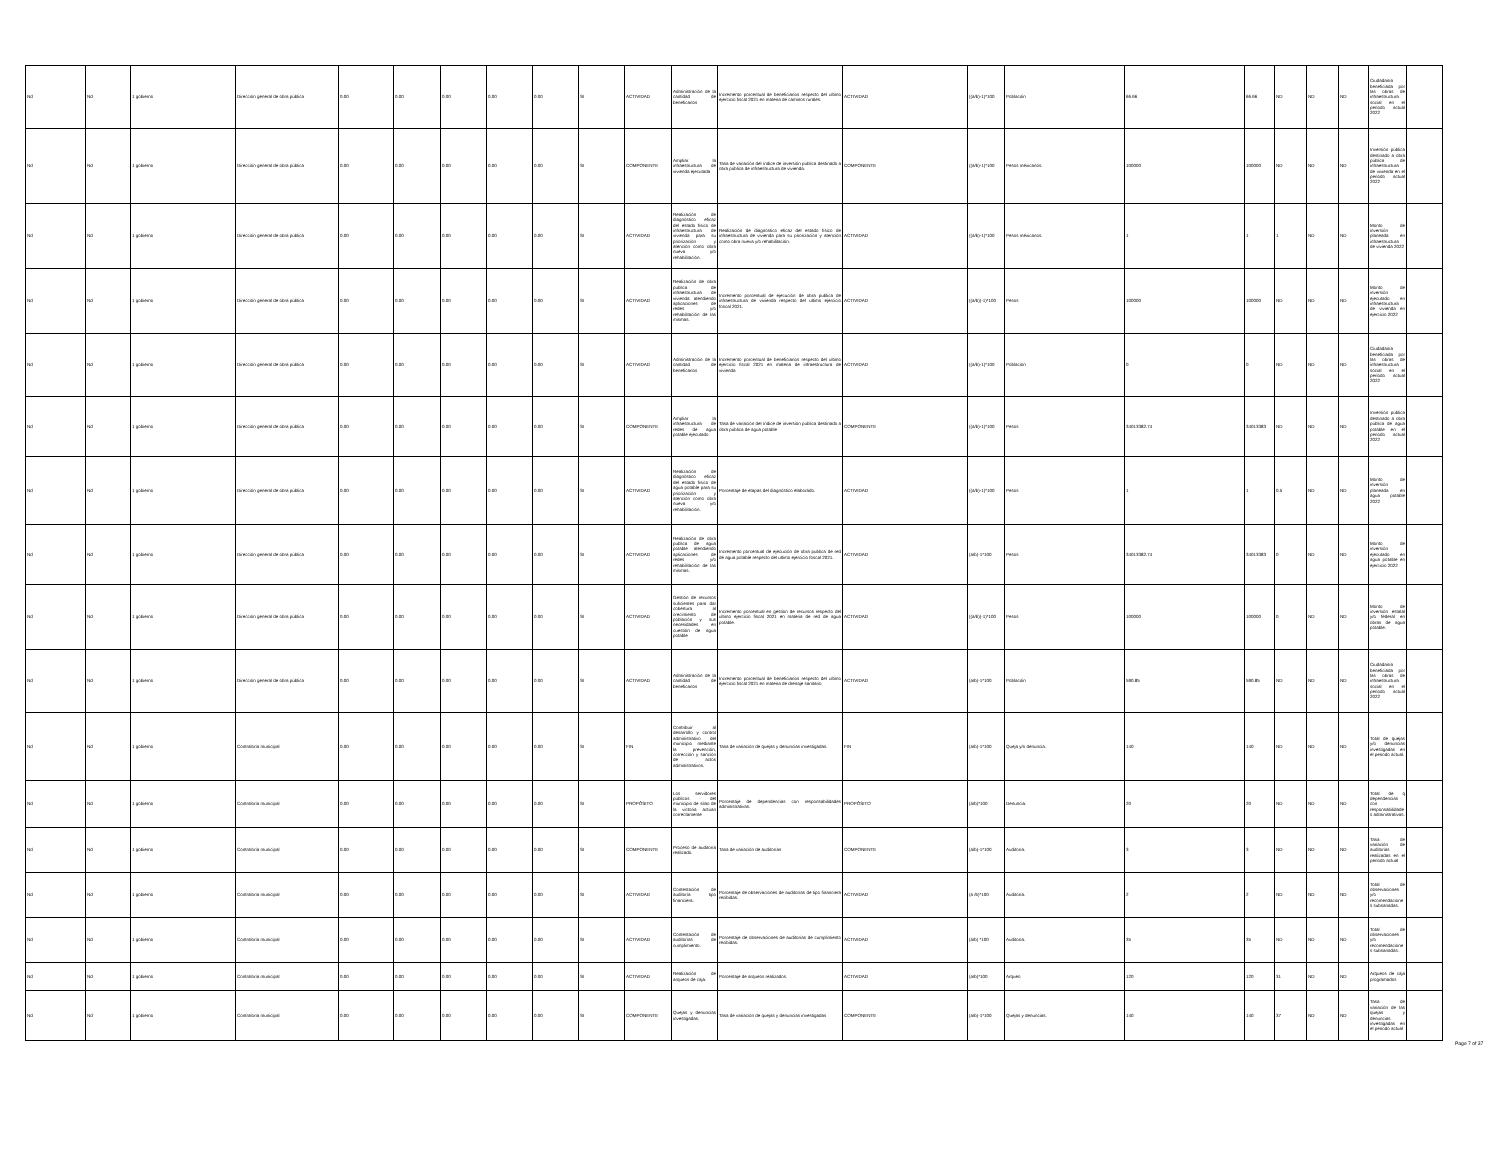| Nd | Nd | 1 gobierno | Dirección general de obra pública | 0.00 | 0.00 | 0.00 | 0.00 | 0.00 | SI | ACTIVIDAD | Administración de la cantidad de beneficarios | Incremento porcentual de beneficiarios respecto del ultimo ejercicio fiscal 2021 en materia de caminos rurales. | ACTIVIDAD | ((a/b)-1)*100 | Población | 66.66 | 66.66 | ND | ND | ND | Ciudadanía beneficiada por las obras de infraestructura social en el periodo actual 2022 | |
| Nd | Nd | 1 gobierno | Dirección general de obra pública | 0.00 | 0.00 | 0.00 | 0.00 | 0.00 | SI | COMPONENTE | Ampliar la infraestructura de vivienda ejecutada | Tasa de variación del índice de inversión pública destinado a obra pública de infraestructura de vivienda. | COMPONENTE | ((a/b)-1)*100 | Pesos méxicanos. | 100000 | 100000 | ND | ND | ND | Inversión pública destinado a obra pública de infraestructura de vivienda en el periodo actual 2022 | |
| Nd | Nd | 1 gobierno | Dirección general de obra pública | 0.00 | 0.00 | 0.00 | 0.00 | 0.00 | SI | ACTIVIDAD | Realización de diagnóstico eficaz del estado físico de infraestructura de vivienda para su priorización y atención como obra nueva y/o rehabilitación. | Realización de diagnóstico eficaz del estado físico de infraestructura de vivienda para su priorización y atención como obra nueva y/o rehabilitación. | ACTIVIDAD | ((a/b)-1)*100 | Pesos méxicanos. | 1 | 1 | 1 | ND | ND | Monto de inversión planeada en infraestructura de vivienda 2022 | |
| Nd | Nd | 1 gobierno | Dirección general de obra pública | 0.00 | 0.00 | 0.00 | 0.00 | 0.00 | SI | ACTIVIDAD | Realización de obra publica de infraestructura de vivienda atendiendo aplicaciones de redes y/o rehabilitación de las mismas. | Incremento porcentual de ejecución de obra publica de infraestructura de vivienda respecto del ultimo ejercicio foscal 2021. | ACTIVIDAD | ((a/b))-1)*100 | Pesos | 100000 | 100000 | ND | ND | ND | Monto de inversión ejecutado en infraestructura de vivienda en ejercicio 2022 | |
| Nd | Nd | 1 gobierno | Dirección general de obra pública | 0.00 | 0.00 | 0.00 | 0.00 | 0.00 | SI | ACTIVIDAD | Administración de la cantidad de beneficarios | Incremento porcentual de beneficiarios respecto del ultimo ejercicio fiscal 2021 en materia de infraestructura de vivienda | ACTIVIDAD | ((a/b)-1)*100 | Población | 0 | 0 | ND | ND | ND | Ciudadanía beneficiada por las obras de infraestructura social en el periodo actual 2022 | |
| Nd | Nd | 1 gobierno | Dirección general de obra pública | 0.00 | 0.00 | 0.00 | 0.00 | 0.00 | SI | COMPONENTE | Ampliar la infraestructura de redes de agua potable ejecutado | Tasa de variación del índice de inversión pública destinado a obra pública de agua potable | COMPONENTE | ((a/b)-1)*100 | Pesos | 34013382.74 | 34013383 | ND | ND | ND | Inversión pública destinado a obra pública de agua potable en el periodo actual 2022 | |
| Nd | Nd | 1 gobierno | Dirección general de obra pública | 0.00 | 0.00 | 0.00 | 0.00 | 0.00 | SI | ACTIVIDAD | Realización de diagnóstico eficaz del estado físico de agua potable para su priorización y atención como obra nueva y/o rehabilitación. | Porcentaje de etapas del diagnóstico elaborado. | ACTIVIDAD | ((a/b)-1)*100 | Pesos | 1 | 1 | 0.5 | ND | ND | Monto de inversión planeada en agua potable 2022 | |
| Nd | Nd | 1 gobierno | Dirección general de obra pública | 0.00 | 0.00 | 0.00 | 0.00 | 0.00 | SI | ACTIVIDAD | Realización de obra publica de agua potable atendiendo aplicaciones de redes y/o rehabilitación de las mismas. | Incremento porcentual de ejecución de obra publica de red de agua potable respecto del ultimo ejercicio foscal 2021. | ACTIVIDAD | (a/b)-1*100 | Pesos | 34013382.74 | 34013383 | 0 | ND | ND | Monto de inversión ejecutado en agua potable en ejercicio 2022 | |
| Nd | Nd | 1 gobierno | Dirección general de obra pública | 0.00 | 0.00 | 0.00 | 0.00 | 0.00 | SI | ACTIVIDAD | Gestión de recursos suficientes para dar cobertura al crecimiento de población y sus necesidades en cuestión de agua potable | Incremento porcentual en gestion de recursos respecto del ultimo ejercicio fiscal 2021 en materia de red de agua potable. | ACTIVIDAD | ((a/b))-1)*100 | Pesos | 100000 | 100000 | 0 | ND | ND | Monto de inversión estatal y/o federal en obras de agua potable. | |
| Nd | Nd | 1 gobierno | Dirección general de obra pública | 0.00 | 0.00 | 0.00 | 0.00 | 0.00 | SI | ACTIVIDAD | Administración de la cantidad de beneficarios | Incremento porcentual de beneficiarios respecto del ultimo ejercicio fiscal 2021 en materia de drenaje sanitario | ACTIVIDAD | (a/b)-1*100 | Población | 590.85 | 590.85 | ND | ND | ND | Ciudadanía beneficiada por las obras de infraestructura social en el periodo actual 2022 | |
| Nd | Nd | 1 gobierno | Contraloría municipal | 0.00 | 0.00 | 0.00 | 0.00 | 0.00 | SI | FIN | Contribuir al desarrollo y control administrativo del municipio mediante la prevención, corrección y sanción de actos administrativos. | Tasa de variación de quejas y denuncias investigadas. | FIN | (a/b)-1*100 | Queja y/o denuncia. | 140 | 140 | ND | ND | ND | Total de quejas y/o denuncias investigadas en el periodo actual. | |
| Nd | Nd | 1 gobierno | Contraloría municipal | 0.00 | 0.00 | 0.00 | 0.00 | 0.00 | SI | PROPÓSITO | Los servidores públicos del municipio de silao de la victoria actúan correctamente | Porcentaje de dependencias con responsabilidades administrativas. | PROPÓSITO | (a/b)*100 | Denuncia. | 20 | 20 | ND | ND | ND | Total de q dependencias con responsabilidades administrativas. | |
| Nd | Nd | 1 gobierno | Contraloría municipal | 0.00 | 0.00 | 0.00 | 0.00 | 0.00 | SI | COMPONENTE | Proceso de auditoría realizado. | Tasa de variación de auditorías | COMPONENTE | (a/b)-1*100 | Auditoría. | 3 | 3 | ND | ND | ND | Tasa de variación de auditorias realizadas en el periodo actual | |
| Nd | Nd | 1 gobierno | Contraloría municipal | 0.00 | 0.00 | 0.00 | 0.00 | 0.00 | SI | ACTIVIDAD | Contestación de auditoría tipo financiera. | Porcentaje de observaciones de auditorías de tipo financiera recibidas. | ACTIVIDAD | (a /b)*100 | Auditoría. | 2 | 2 | ND | ND | ND | Total de observaciones y/o recomendaciones subsanadas. | |
| Nd | Nd | 1 gobierno | Contraloría municipal | 0.00 | 0.00 | 0.00 | 0.00 | 0.00 | SI | ACTIVIDAD | Contestación de auditorías de cumplimiento. | Porcentaje de observaciones de auditorías de cumplimiento recibidas. | ACTIVIDAD | (a/b) *100 | Auditoría. | 35 | 35 | ND | ND | ND | Total de observaciones y/o recomendaciones subsanadas. | |
| Nd | Nd | 1 gobierno | Contraloría municipal | 0.00 | 0.00 | 0.00 | 0.00 | 0.00 | SI | ACTIVIDAD | Realización de arqueos de caja. | Porcentaje de arqueos realizados. | ACTIVIDAD | (a/b)*100 | Arqueo | 120 | 120 | 31 | ND | ND | Arqueos de caja programados | |
| Nd | Nd | 1 gobierno | Contraloría municipal | 0.00 | 0.00 | 0.00 | 0.00 | 0.00 | SI | COMPONENTE | Quejas y denuncias investigadas. | Tasa de variación de quejas y denuncias investigadas | COMPONENTE | (a/b)-1*100 | Quejas y denuncias. | 140 | 140 | 37 | ND | ND | Tasa de variación de las quejas y denuncias investigadas en el periodo actual | |
Page 7 of 37